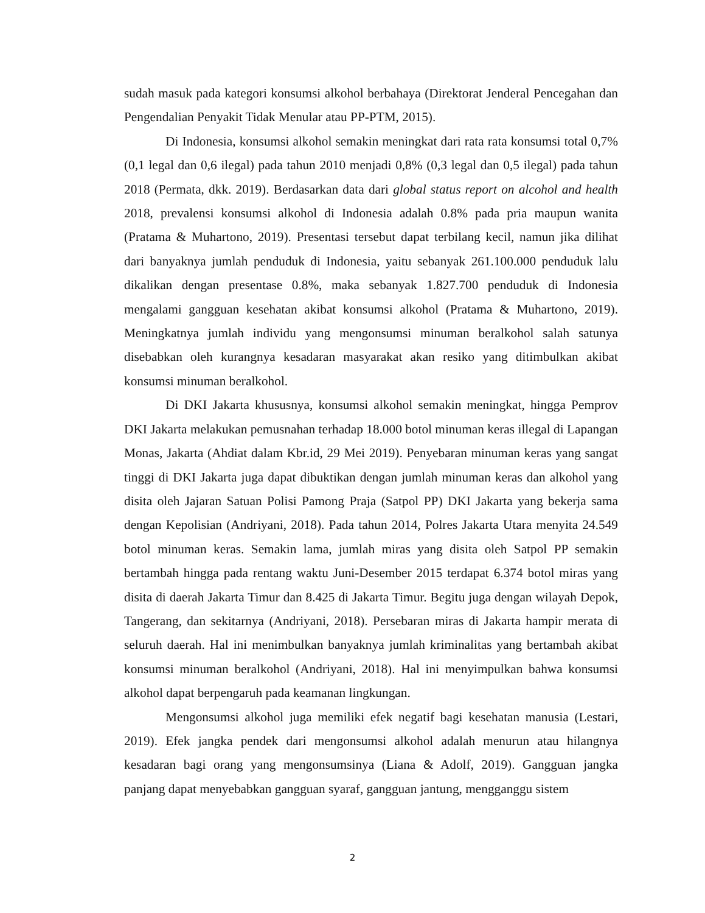sudah masuk pada kategori konsumsi alkohol berbahaya (Direktorat Jenderal Pencegahan dan Pengendalian Penyakit Tidak Menular atau PP-PTM, 2015).
Di Indonesia, konsumsi alkohol semakin meningkat dari rata rata konsumsi total 0,7% (0,1 legal dan 0,6 ilegal) pada tahun 2010 menjadi 0,8% (0,3 legal dan 0,5 ilegal) pada tahun 2018 (Permata, dkk. 2019). Berdasarkan data dari global status report on alcohol and health 2018, prevalensi konsumsi alkohol di Indonesia adalah 0.8% pada pria maupun wanita (Pratama & Muhartono, 2019). Presentasi tersebut dapat terbilang kecil, namun jika dilihat dari banyaknya jumlah penduduk di Indonesia, yaitu sebanyak 261.100.000 penduduk lalu dikalikan dengan presentase 0.8%, maka sebanyak 1.827.700 penduduk di Indonesia mengalami gangguan kesehatan akibat konsumsi alkohol (Pratama & Muhartono, 2019). Meningkatnya jumlah individu yang mengonsumsi minuman beralkohol salah satunya disebabkan oleh kurangnya kesadaran masyarakat akan resiko yang ditimbulkan akibat konsumsi minuman beralkohol.
Di DKI Jakarta khususnya, konsumsi alkohol semakin meningkat, hingga Pemprov DKI Jakarta melakukan pemusnahan terhadap 18.000 botol minuman keras illegal di Lapangan Monas, Jakarta (Ahdiat dalam Kbr.id, 29 Mei 2019). Penyebaran minuman keras yang sangat tinggi di DKI Jakarta juga dapat dibuktikan dengan jumlah minuman keras dan alkohol yang disita oleh Jajaran Satuan Polisi Pamong Praja (Satpol PP) DKI Jakarta yang bekerja sama dengan Kepolisian (Andriyani, 2018). Pada tahun 2014, Polres Jakarta Utara menyita 24.549 botol minuman keras. Semakin lama, jumlah miras yang disita oleh Satpol PP semakin bertambah hingga pada rentang waktu Juni-Desember 2015 terdapat 6.374 botol miras yang disita di daerah Jakarta Timur dan 8.425 di Jakarta Timur. Begitu juga dengan wilayah Depok, Tangerang, dan sekitarnya (Andriyani, 2018). Persebaran miras di Jakarta hampir merata di seluruh daerah. Hal ini menimbulkan banyaknya jumlah kriminalitas yang bertambah akibat konsumsi minuman beralkohol (Andriyani, 2018). Hal ini menyimpulkan bahwa konsumsi alkohol dapat berpengaruh pada keamanan lingkungan.
Mengonsumsi alkohol juga memiliki efek negatif bagi kesehatan manusia (Lestari, 2019). Efek jangka pendek dari mengonsumsi alkohol adalah menurun atau hilangnya kesadaran bagi orang yang mengonsumsinya (Liana & Adolf, 2019). Gangguan jangka panjang dapat menyebabkan gangguan syaraf, gangguan jantung, mengganggu sistem
2